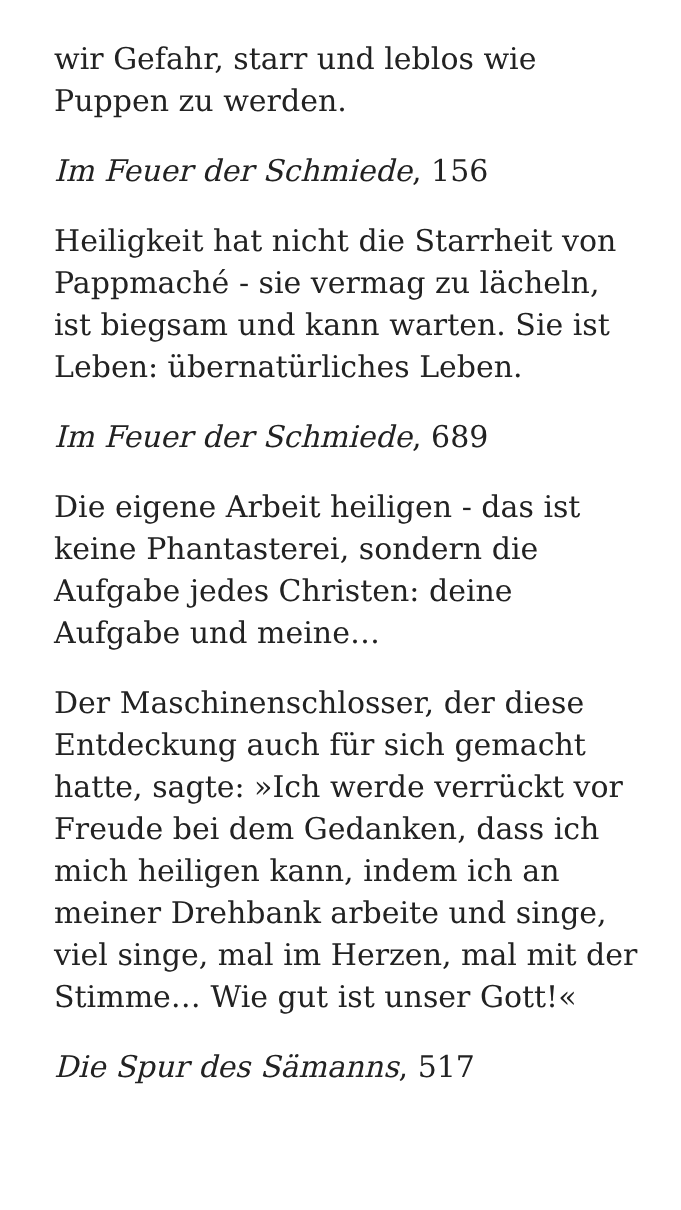wir Gefahr, starr und leblos wie Puppen zu werden.
Im Feuer der Schmiede, 156
Heiligkeit hat nicht die Starrheit von Pappmaché - sie vermag zu lächeln, ist biegsam und kann warten. Sie ist Leben: übernatürliches Leben.
Im Feuer der Schmiede, 689
Die eigene Arbeit heiligen - das ist keine Phantasterei, sondern die Aufgabe jedes Christen: deine Aufgabe und meine…
Der Maschinenschlosser, der diese Entdeckung auch für sich gemacht hatte, sagte: »Ich werde verrückt vor Freude bei dem Gedanken, dass ich mich heiligen kann, indem ich an meiner Drehbank arbeite und singe, viel singe, mal im Herzen, mal mit der Stimme… Wie gut ist unser Gott!«
Die Spur des Sämanns, 517